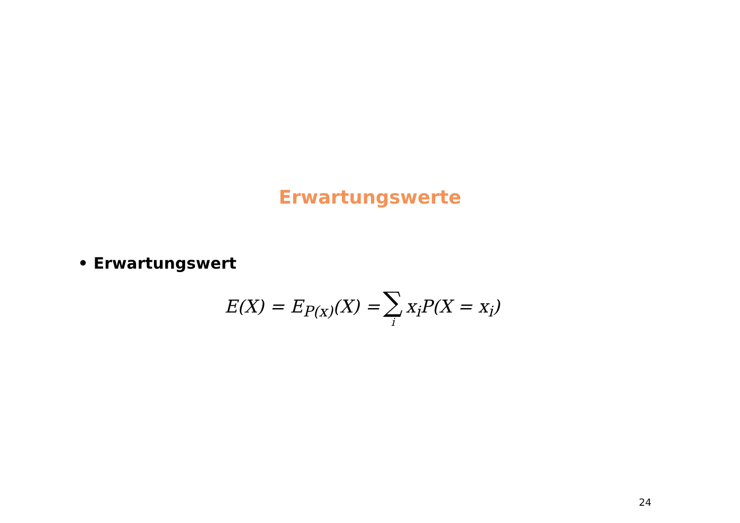Erwartungswerte
• Erwartungswert
E(X) = E<sub>P(x)</sub>(X) = ∑ i x<sub>i</sub>P(X = x<sub>i</sub>)
24